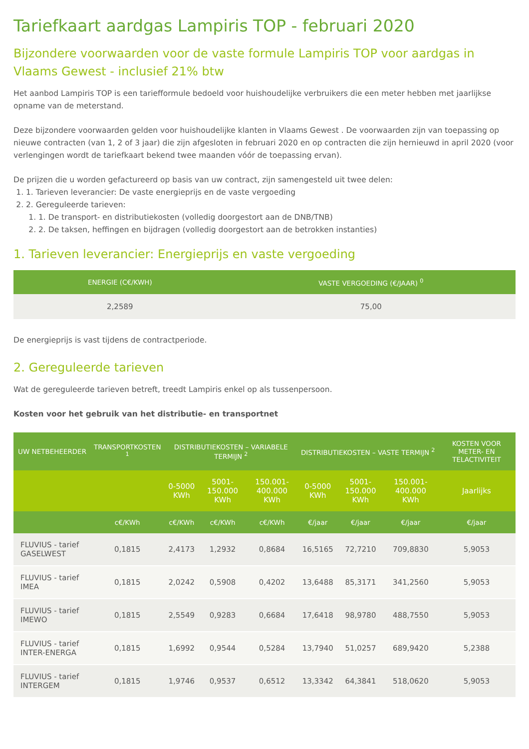Tariefkaart aardgas Lampiris TOP - februari 2020
Bijzondere voorwaarden voor de vaste formule Lampiris TOP voor aardgas in Vlaams Gewest - inclusief 21% btw
Het aanbod Lampiris TOP is een tariefformule bedoeld voor huishoudelijke verbruikers die een meter hebben met jaarlijkse opname van de meterstand.
Deze bijzondere voorwaarden gelden voor huishoudelijke klanten in Vlaams Gewest . De voorwaarden zijn van toepassing op nieuwe contracten (van 1, 2 of 3 jaar) die zijn afgesloten in februari 2020 en op contracten die zijn hernieuwd in april 2020 (voor verlengingen wordt de tariefkaart bekend twee maanden vóór de toepassing ervan).
De prijzen die u worden gefactureerd op basis van uw contract, zijn samengesteld uit twee delen:
1. 1. Tarieven leverancier: De vaste energieprijs en de vaste vergoeding
2. 2. Gereguleerde tarieven:
1. 1. De transport- en distributiekosten (volledig doorgestort aan de DNB/TNB)
2. 2. De taksen, heffingen en bijdragen (volledig doorgestort aan de betrokken instanties)
1. Tarieven leverancier: Energieprijs en vaste vergoeding
| ENERGIE (C€/KWH) | VASTE VERGOEDING (€/JAAR) <sup>0</sup> |
| --- | --- |
| 2,2589 | 75,00 |
De energieprijs is vast tijdens de contractperiode.
2. Gereguleerde tarieven
Wat de gereguleerde tarieven betreft, treedt Lampiris enkel op als tussenpersoon.
Kosten voor het gebruik van het distributie- en transportnet
| UW NETBEHEERDER | TRANSPORTKOSTEN <sup>1</sup> | DISTRIBUTIEKOSTEN – VARIABELE TERMIJN <sup>2</sup> | | | DISTRIBUTIEKOSTEN – VASTE TERMIJN <sup>2</sup> | | | KOSTEN VOOR METER- EN TELACTIVITEIT |
| --- | --- | --- | --- | --- | --- | --- | --- | --- |
| | | 0-5000 KWh | 5001-150.000 KWh | 150.001- 400.000 KWh | 0-5000 KWh | 5001-150.000 KWh | 150.001- 400.000 KWh | Jaarlijks |
| | c€/KWh | c€/KWh | c€/KWh | c€/KWh | €/jaar | €/jaar | €/jaar | €/jaar |
| FLUVIUS - tarief GASELWEST | 0,1815 | 2,4173 | 1,2932 | 0,8684 | 16,5165 | 72,7210 | 709,8830 | 5,9053 |
| FLUVIUS - tarief IMEA | 0,1815 | 2,0242 | 0,5908 | 0,4202 | 13,6488 | 85,3171 | 341,2560 | 5,9053 |
| FLUVIUS - tarief IMEWO | 0,1815 | 2,5549 | 0,9283 | 0,6684 | 17,6418 | 98,9780 | 488,7550 | 5,9053 |
| FLUVIUS - tarief INTER-ENERGA | 0,1815 | 1,6992 | 0,9544 | 0,5284 | 13,7940 | 51,0257 | 689,9420 | 5,2388 |
| FLUVIUS - tarief INTERGEM | 0,1815 | 1,9746 | 0,9537 | 0,6512 | 13,3342 | 64,3841 | 518,0620 | 5,9053 |